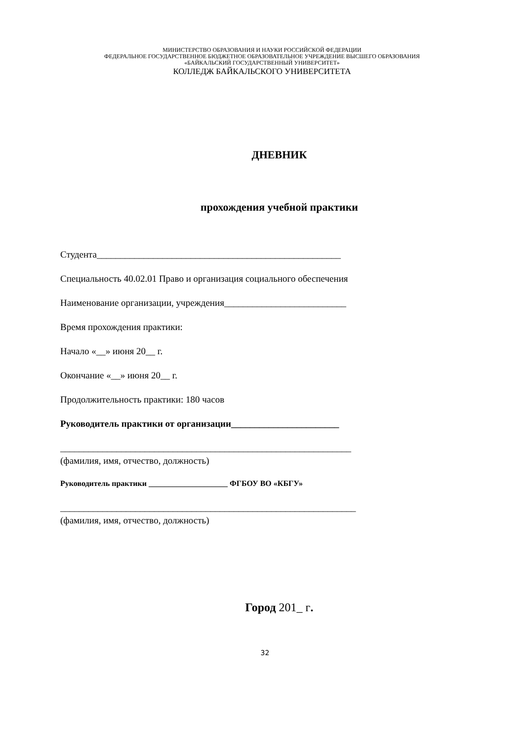МИНИСТЕРСТВО ОБРАЗОВАНИЯ И НАУКИ РОССИЙСКОЙ ФЕДЕРАЦИИ
ФЕДЕРАЛЬНОЕ ГОСУДАРСТВЕННОЕ БЮДЖЕТНОЕ ОБРАЗОВАТЕЛЬНОЕ УЧРЕЖДЕНИЕ ВЫСШЕГО ОБРАЗОВАНИЯ
«БАЙКАЛЬСКИЙ ГОСУДАРСТВЕННЫЙ УНИВЕРСИТЕТ»
КОЛЛЕДЖ БАЙКАЛЬСКОГО УНИВЕРСИТЕТА
ДНЕВНИК
прохождения учебной практики
Студента____________________________________________________
Специальность 40.02.01 Право и организация социального обеспечения
Наименование организации, учреждения__________________________
Время прохождения практики:
Начало «__» июня 20__ г.
Окончание «__» июня 20__ г.
Продолжительность практики: 180 часов
Руководитель практики от организации_______________________
______________________________________________________________
(фамилия, имя, отчество, должность)
Руководитель практики ____________________ ФГБОУ ВО «КБГУ»
_______________________________________________________________
(фамилия, имя, отчество, должность)
Город 201_ г.
32